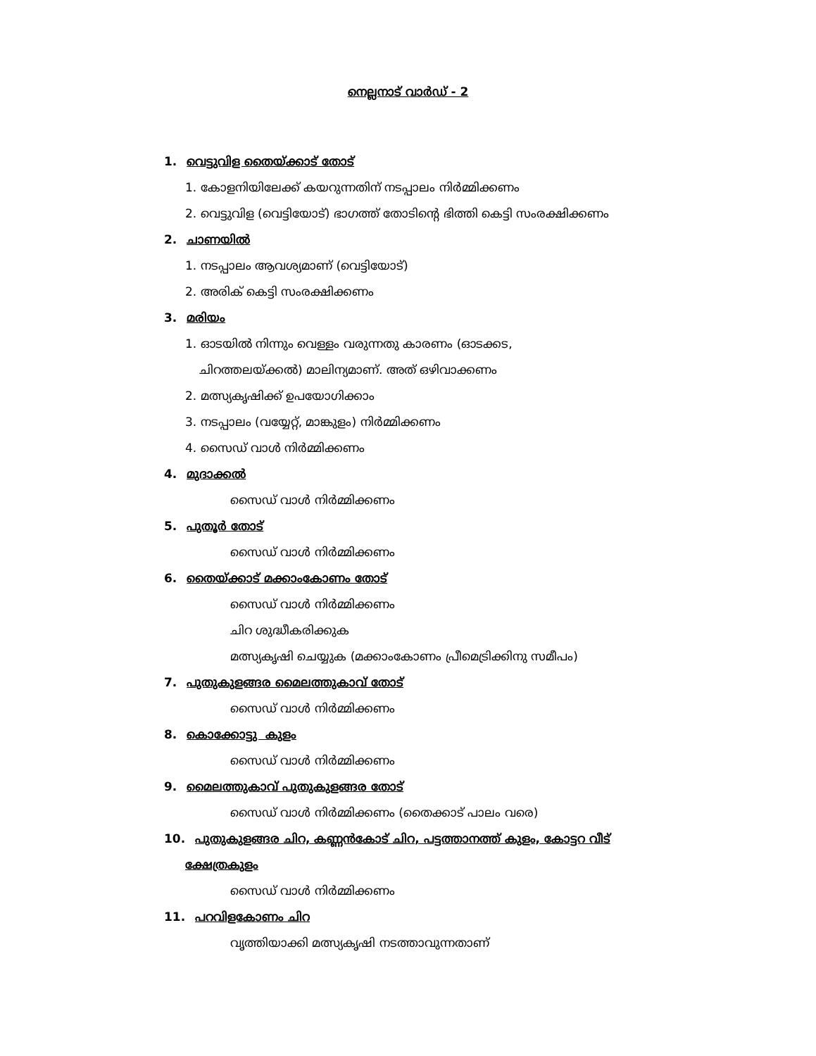നെല്ലനാട് വാർഡ് - 2
1. വെട്ടുവിള തൈയ്ക്കാട് തോട്
1. കോളനിയിലേക്ക് കയറുന്നതിന് നടപ്പാലം നിർമ്മിക്കണം
2. വെട്ടുവിള (വെട്ടിയോട്) ഭാഗത്ത് തോടിന്റെ ഭിത്തി കെട്ടി സംരക്ഷിക്കണം
2. ചാണയിൽ
1. നടപ്പാലം ആവശ്യമാണ് (വെട്ടിയോട്)
2. അരിക് കെട്ടി സംരക്ഷിക്കണം
3. മരിയം
1. ഓടയിൽ നിന്നും വെള്ളം വരുന്നതു കാരണം (ഓടക്കട,
ചിറത്തലയ്ക്കൽ) മാലിന്യമാണ്. അത് ഒഴിവാക്കണം
2. മത്സ്യകൃഷിക്ക് ഉപയോഗിക്കാം
3. നടപ്പാലം (വയ്യേറ്റ്, മാങ്കുളം) നിർമ്മിക്കണം
4. സൈഡ് വാൾ നിർമ്മിക്കണം
4. മുദാക്കൽ
സൈഡ് വാൾ നിർമ്മിക്കണം
5. പുതൂർ തോട്
സൈഡ് വാൾ നിർമ്മിക്കണം
6. തൈയ്ക്കാട് മക്കാംകോണം തോട്
സൈഡ് വാൾ നിർമ്മിക്കണം
ചിറ ശുദ്ധീകരിക്കുക
മത്സ്യകൃഷി ചെയ്യുക (മക്കാംകോണം പ്രീമെട്രിക്കിനു സമീപം)
7. പുതുകുളങ്ങര മൈലത്തുകാവ് തോട്
സൈഡ് വാൾ നിർമ്മിക്കണം
8. കൊക്കോട്ടു കുളം
സൈഡ് വാൾ നിർമ്മിക്കണം
9. മൈലത്തുകാവ് പുതുകുളങ്ങര തോട്
സൈഡ് വാൾ നിർമ്മിക്കണം (തൈക്കാട് പാലം വരെ)
10. പുതുകുളങ്ങര ചിറ, കണ്ണൻകോട് ചിറ, പട്ടത്താനത്ത് കുളം, കോട്ടറ വീട്
ക്ഷേത്രകുളം
സൈഡ് വാൾ നിർമ്മിക്കണം
11. പറവിളകോണം ചിറ
വൃത്തിയാക്കി മത്സ്യകൃഷി നടത്താവുന്നതാണ്